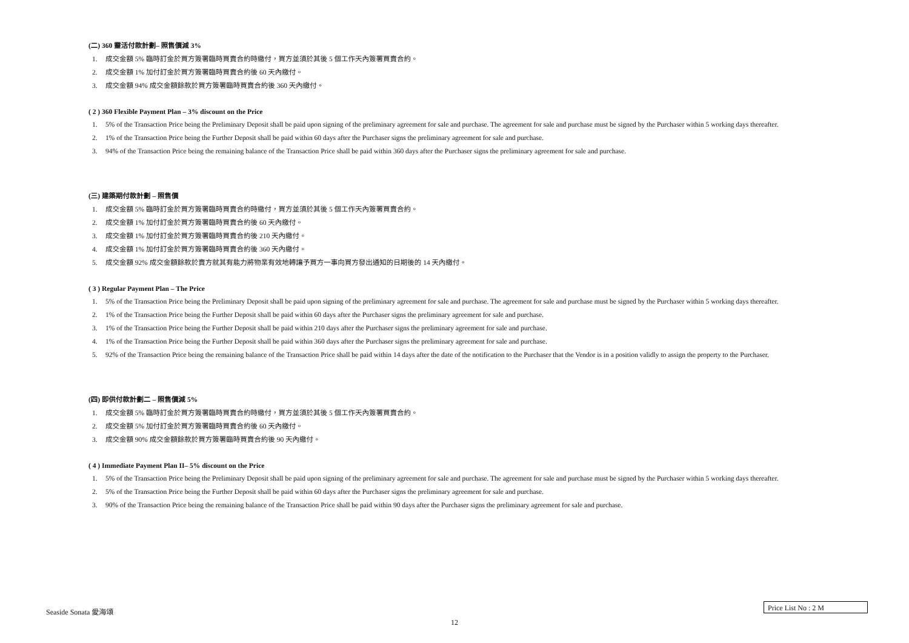(二) 360 靈活付款計劃– 照售價減 3%
1. 成交金額 5% 臨時訂金於買方簽署臨時買賣合約時繳付，買方並須於其後 5 個工作天內簽署買賣合約。
2. 成交金額 1% 加付訂金於買方簽署臨時買賣合約後 60 天內繳付。
3. 成交金額 94% 成交金額餘款於買方簽署臨時買賣合約後 360 天內繳付。
( 2 ) 360 Flexible Payment Plan – 3% discount on the Price
1. 5% of the Transaction Price being the Preliminary Deposit shall be paid upon signing of the preliminary agreement for sale and purchase. The agreement for sale and purchase must be signed by the Purchaser within 5 working days thereafter.
2. 1% of the Transaction Price being the Further Deposit shall be paid within 60 days after the Purchaser signs the preliminary agreement for sale and purchase.
3. 94% of the Transaction Price being the remaining balance of the Transaction Price shall be paid within 360 days after the Purchaser signs the preliminary agreement for sale and purchase.
(三) 建築期付款計劃 – 照售價
1. 成交金額 5% 臨時訂金於買方簽署臨時買賣合約時繳付，買方並須於其後 5 個工作天內簽署買賣合約。
2. 成交金額 1% 加付訂金於買方簽署臨時買賣合約後 60 天內繳付。
3. 成交金額 1% 加付訂金於買方簽署臨時買賣合約後 210 天內繳付。
4. 成交金額 1% 加付訂金於買方簽署臨時買賣合約後 360 天內繳付。
5. 成交金額 92% 成交金額餘款於賣方就其有能力將物業有效地轉讓予買方一事向買方發出通知的日期後的 14 天內繳付。
( 3 ) Regular Payment Plan – The Price
1. 5% of the Transaction Price being the Preliminary Deposit shall be paid upon signing of the preliminary agreement for sale and purchase. The agreement for sale and purchase must be signed by the Purchaser within 5 working days thereafter.
2. 1% of the Transaction Price being the Further Deposit shall be paid within 60 days after the Purchaser signs the preliminary agreement for sale and purchase.
3. 1% of the Transaction Price being the Further Deposit shall be paid within 210 days after the Purchaser signs the preliminary agreement for sale and purchase.
4. 1% of the Transaction Price being the Further Deposit shall be paid within 360 days after the Purchaser signs the preliminary agreement for sale and purchase.
5. 92% of the Transaction Price being the remaining balance of the Transaction Price shall be paid within 14 days after the date of the notification to the Purchaser that the Vendor is in a position validly to assign the property to the Purchaser.
(四) 即供付款計劃二 – 照售價減 5%
1. 成交金額 5% 臨時訂金於買方簽署臨時買賣合約時繳付，買方並須於其後 5 個工作天內簽署買賣合約。
2. 成交金額 5% 加付訂金於買方簽署臨時買賣合約後 60 天內繳付。
3. 成交金額 90% 成交金額餘款於買方簽署臨時買賣合約後 90 天內繳付。
( 4 ) Immediate Payment Plan II– 5% discount on the Price
1. 5% of the Transaction Price being the Preliminary Deposit shall be paid upon signing of the preliminary agreement for sale and purchase. The agreement for sale and purchase must be signed by the Purchaser within 5 working days thereafter.
2. 5% of the Transaction Price being the Further Deposit shall be paid within 60 days after the Purchaser signs the preliminary agreement for sale and purchase.
3. 90% of the Transaction Price being the remaining balance of the Transaction Price shall be paid within 90 days after the Purchaser signs the preliminary agreement for sale and purchase.
Seaside Sonata 愛海頌
Price List No : 2 M
12